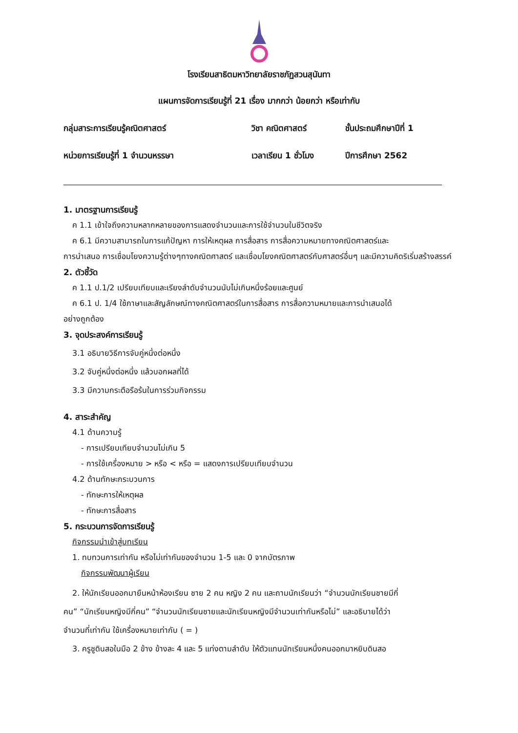โรงเรียนสาธิตมหาวิทยาลัยราชภัฏสวนสุนันทา
แผนการจัดการเรียนรู้ที่ 21 เรื่อง มากกว่า น้อยกว่า หรือเท่ากับ
กลุ่มสาระการเรียนรู้คณิตศาสตร์
วิชา คณิตศาสตร์
ชั้นประถมศึกษาปีที่ 1
หน่วยการเรียนรู้ที่ 1 จำนวนหรรษา
เวลาเรียน 1 ชั่วโมง
ปีการศึกษา 2562
1. มาตรฐานการเรียนรู้
ค 1.1 เข้าใจถึงความหลากหลายของการแสดงจำนวนและการใช้จำนวนในชีวิตจริง
ค 6.1 มีความสามารถในการแก้ปัญหา การให้เหตุผล การสื่อสาร การสื่อความหมายทางคณิตศาสตร์และ
การนำเสนอ การเชื่อมโยงความรู้ต่างๆทางคณิตศาสตร์ และเชื่อมโยงคณิตศาสตร์กับศาสตร์อื่นๆ และมีความคิดริเริ่มสร้างสรรค์
2. ตัวชี้วัด
ค 1.1 ป.1/2 เปรียบเทียบและเรียงลำดับจำนวนนับไม่เกินหนึ่งร้อยและศูนย์
ค 6.1 ป. 1/4 ใช้ภาษาและสัญลักษณ์ทางคณิตศาสตร์ในการสื่อสาร การสื่อความหมายและการนำเสนอได้
อย่างถูกต้อง
3. จุดประสงค์การเรียนรู้
3.1 อธิบายวิธีการจับคู่หนึ่งต่อหนึ่ง
3.2 จับคู่หนึ่งต่อหนึ่ง แล้วบอกผลที่ได้
3.3 มีความกระตือรือร้นในการร่วมกิจกรรม
4. สาระสำคัญ
4.1 ด้านความรู้
- การเปรียบเทียบจำนวนไม่เกิน 5
- การใช้เครื่องหมาย > หรือ < หรือ = แสดงการเปรียบเทียบจำนวน
4.2 ด้านทักษะกระบวนการ
- ทักษะการให้เหตุผล
- ทักษะการสื่อสาร
5. กระบวนการจัดการเรียนรู้
กิจกรรมนำเข้าสู่บทเรียน
1. ทบทวนการเท่ากัน หรือไม่เท่ากันของจำนวน 1-5 และ 0 จากบัตรภาพ
กิจกรรมพัฒนาผู้เรียน
2. ให้นักเรียนออกมายืนหน้าห้องเรียน ชาย 2 คน หญิง 2 คน และถามนักเรียนว่า “จำนวนนักเรียนชายมีกี่
คน” “นักเรียนหญิงมีกี่คน” “จำนวนนักเรียนชายและนักเรียนหญิงมีจำนวนเท่ากันหรือไม่” และอธิบายได้ว่า
จำนวนที่เท่ากัน ใช้เครื่องหมายเท่ากับ ( = )
3. ครูชูดินสอในมือ 2 ข้าง ข้างละ 4 และ 5 แท่งตามลำดับ ให้ตัวแทนนักเรียนหนึ่งคนออกมาหยิบดินสอ